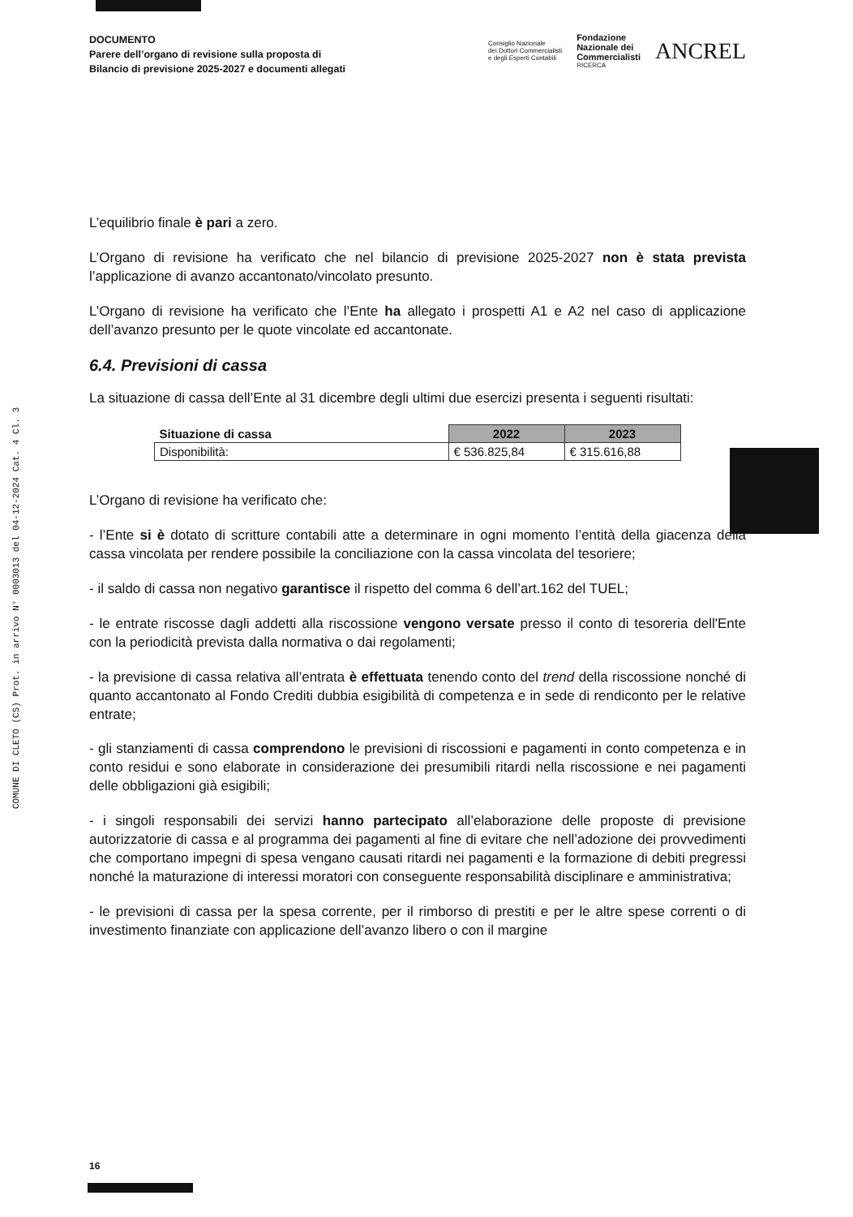COMUNE DI CLETO (CS) Prot. in arrivo N° 0003013 del 04-12-2024 Cat. 4 Cl. 3
DOCUMENTO
Parere dell’organo di revisione sulla proposta di
Bilancio di previsione 2025-2027 e documenti allegati
Consiglio Nazionale
dei Dottori Commercialisti
e degli Esperti Contabili
Fondazione
Nazionale dei
Commercialisti
RICERCA
ANCREL
L’equilibrio finale è pari a zero.
L’Organo di revisione ha verificato che nel bilancio di previsione 2025-2027 non è stata prevista l’applicazione di avanzo accantonato/vincolato presunto.
L’Organo di revisione ha verificato che l’Ente ha allegato i prospetti A1 e A2 nel caso di applicazione dell’avanzo presunto per le quote vincolate ed accantonate.
6.4. Previsioni di cassa
La situazione di cassa dell’Ente al 31 dicembre degli ultimi due esercizi presenta i seguenti risultati:
| Situazione di cassa | 2022 | 2023 |
| --- | --- | --- |
| Disponibilità: | € 536.825,84 | € 315.616,88 |
L’Organo di revisione ha verificato che:
- l’Ente si è dotato di scritture contabili atte a determinare in ogni momento l’entità della giacenza della cassa vincolata per rendere possibile la conciliazione con la cassa vincolata del tesoriere;
- il saldo di cassa non negativo garantisce il rispetto del comma 6 dell’art.162 del TUEL;
- le entrate riscosse dagli addetti alla riscossione vengono versate presso il conto di tesoreria dell'Ente con la periodicità prevista dalla normativa o dai regolamenti;
- la previsione di cassa relativa all’entrata è effettuata tenendo conto del trend della riscossione nonché di quanto accantonato al Fondo Crediti dubbia esigibilità di competenza e in sede di rendiconto per le relative entrate;
- gli stanziamenti di cassa comprendono le previsioni di riscossioni e pagamenti in conto competenza e in conto residui e sono elaborate in considerazione dei presumibili ritardi nella riscossione e nei pagamenti delle obbligazioni già esigibili;
- i singoli responsabili dei servizi hanno partecipato all’elaborazione delle proposte di previsione autorizzatorie di cassa e al programma dei pagamenti al fine di evitare che nell’adozione dei provvedimenti che comportano impegni di spesa vengano causati ritardi nei pagamenti e la formazione di debiti pregressi nonché la maturazione di interessi moratori con conseguente responsabilità disciplinare e amministrativa;
- le previsioni di cassa per la spesa corrente, per il rimborso di prestiti e per le altre spese correnti o di investimento finanziate con applicazione dell’avanzo libero o con il margine
16